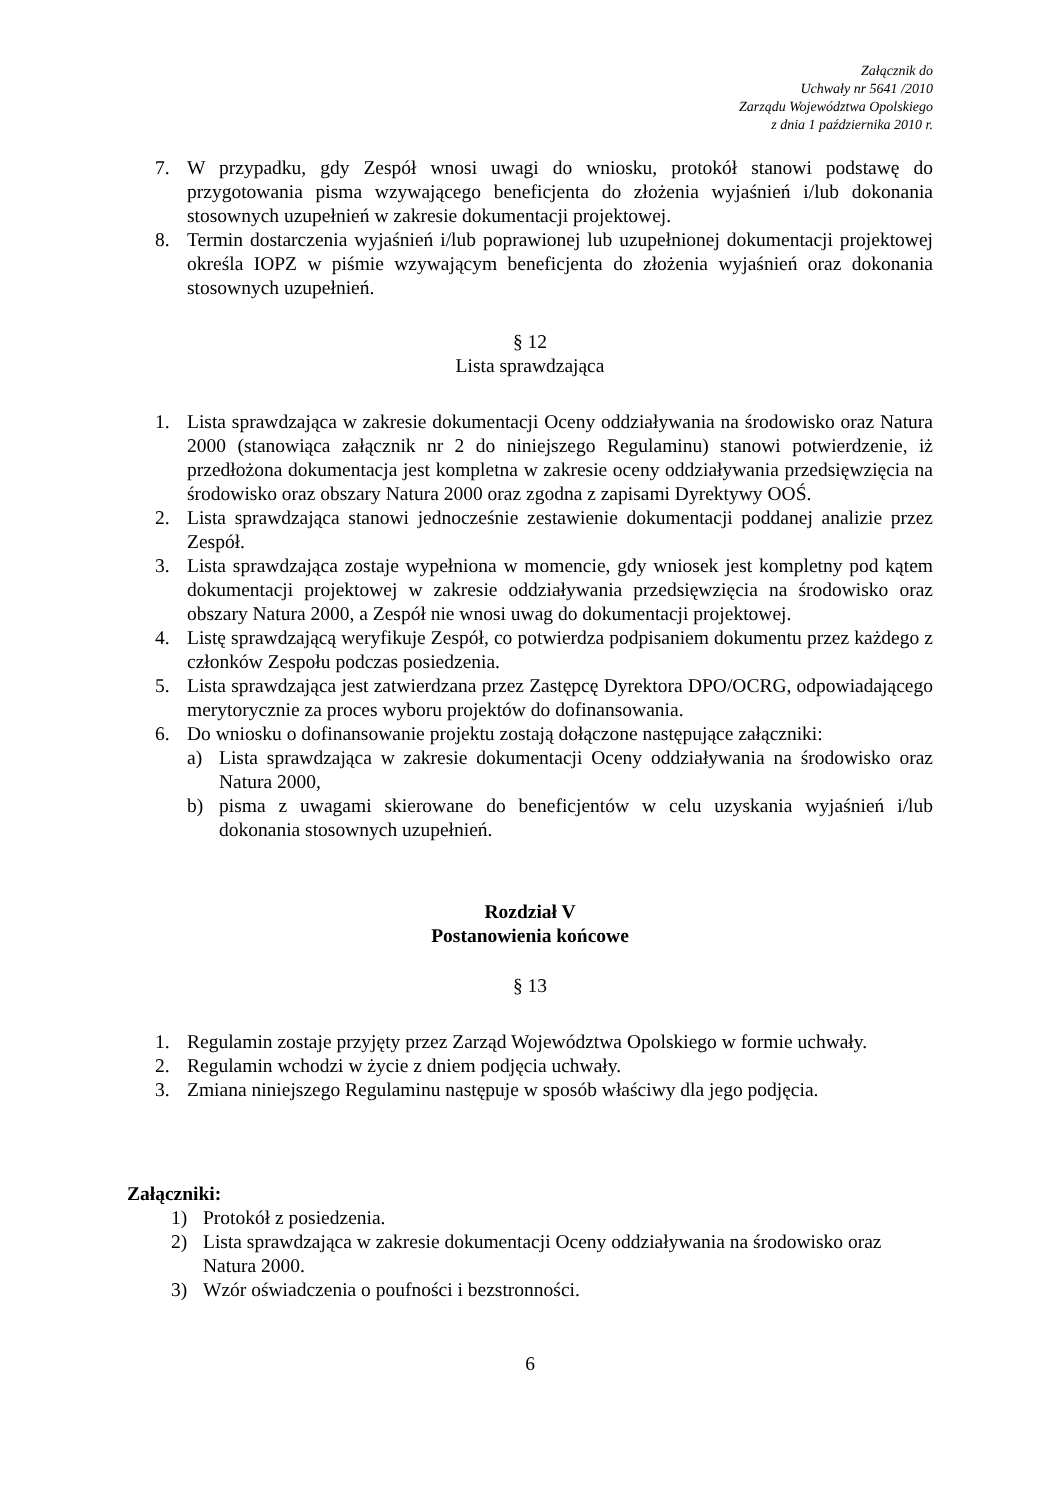Załącznik do
Uchwały nr 5641 /2010
Zarządu Województwa Opolskiego
z dnia 1 października 2010 r.
7. W przypadku, gdy Zespół wnosi uwagi do wniosku, protokół stanowi podstawę do przygotowania pisma wzywającego beneficjenta do złożenia wyjaśnień i/lub dokonania stosownych uzupełnień w zakresie dokumentacji projektowej.
8. Termin dostarczenia wyjaśnień i/lub poprawionej lub uzupełnionej dokumentacji projektowej określa IOPZ w piśmie wzywającym beneficjenta do złożenia wyjaśnień oraz dokonania stosownych uzupełnień.
§ 12
Lista sprawdzająca
1. Lista sprawdzająca w zakresie dokumentacji Oceny oddziaływania na środowisko oraz Natura 2000 (stanowiąca załącznik nr 2 do niniejszego Regulaminu) stanowi potwierdzenie, iż przedłożona dokumentacja jest kompletna w zakresie oceny oddziaływania przedsięwzięcia na środowisko oraz obszary Natura 2000 oraz zgodna z zapisami Dyrektywy OOŚ.
2. Lista sprawdzająca stanowi jednocześnie zestawienie dokumentacji poddanej analizie przez Zespół.
3. Lista sprawdzająca zostaje wypełniona w momencie, gdy wniosek jest kompletny pod kątem dokumentacji projektowej w zakresie oddziaływania przedsięwzięcia na środowisko oraz obszary Natura 2000, a Zespół nie wnosi uwag do dokumentacji projektowej.
4. Listę sprawdzającą weryfikuje Zespół, co potwierdza podpisaniem dokumentu przez każdego z członków Zespołu podczas posiedzenia.
5. Lista sprawdzająca jest zatwierdzana przez Zastępcę Dyrektora DPO/OCRG, odpowiadającego merytorycznie za proces wyboru projektów do dofinansowania.
6. Do wniosku o dofinansowanie projektu zostają dołączone następujące załączniki:
a) Lista sprawdzająca w zakresie dokumentacji Oceny oddziaływania na środowisko oraz Natura 2000,
b) pisma z uwagami skierowane do beneficjentów w celu uzyskania wyjaśnień i/lub dokonania stosownych uzupełnień.
Rozdział V
Postanowienia końcowe
§ 13
1. Regulamin zostaje przyjęty przez Zarząd Województwa Opolskiego w formie uchwały.
2. Regulamin wchodzi w życie z dniem podjęcia uchwały.
3. Zmiana niniejszego Regulaminu następuje w sposób właściwy dla jego podjęcia.
Załączniki:
1) Protokół z posiedzenia.
2) Lista sprawdzająca w zakresie dokumentacji Oceny oddziaływania na środowisko oraz Natura 2000.
3) Wzór oświadczenia o poufności i bezstronności.
6